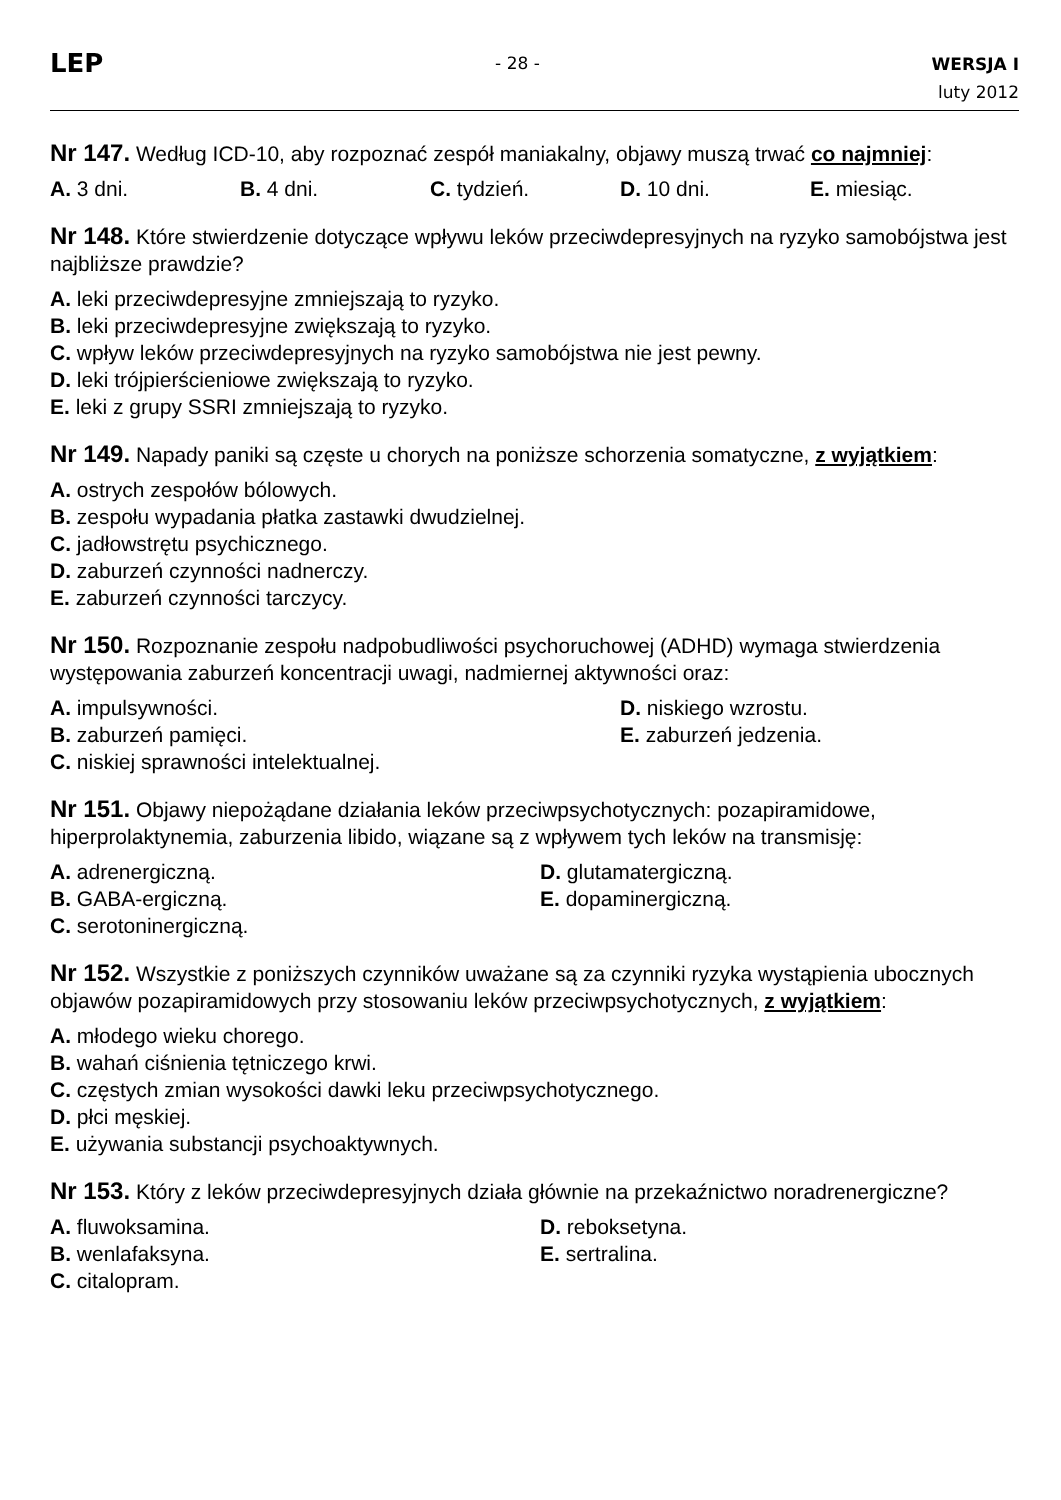LEP
- 28 -
WERSJA I
luty 2012
Nr 147. Według ICD-10, aby rozpoznać zespół maniakalny, objawy muszą trwać co najmniej:
A. 3 dni. B. 4 dni. C. tydzień. D. 10 dni. E. miesiąc.
Nr 148. Które stwierdzenie dotyczące wpływu leków przeciwdepresyjnych na ryzyko samobójstwa jest najbliższe prawdzie?
A. leki przeciwdepresyjne zmniejszają to ryzyko.
B. leki przeciwdepresyjne zwiększają to ryzyko.
C. wpływ leków przeciwdepresyjnych na ryzyko samobójstwa nie jest pewny.
D. leki trójpierścieniowe zwiększają to ryzyko.
E. leki z grupy SSRI zmniejszają to ryzyko.
Nr 149. Napady paniki są częste u chorych na poniższe schorzenia somatyczne, z wyjątkiem:
A. ostrych zespołów bólowych.
B. zespołu wypadania płatka zastawki dwudzielnej.
C. jadłowstrętu psychicznego.
D. zaburzeń czynności nadnerczy.
E. zaburzeń czynności tarczycy.
Nr 150. Rozpoznanie zespołu nadpobudliwości psychoruchowej (ADHD) wymaga stwierdzenia występowania zaburzeń koncentracji uwagi, nadmiernej aktywności oraz:
A. impulsywności.
D. niskiego wzrostu.
B. zaburzeń pamięci.
E. zaburzeń jedzenia.
C. niskiej sprawności intelektualnej.
Nr 151. Objawy niepożądane działania leków przeciwpsychotycznych: pozapiramidowe, hiperprolaktynemia, zaburzenia libido, wiązane są z wpływem tych leków na transmisję:
A. adrenergiczną.
D. glutamatergiczną.
B. GABA-ergiczną.
E. dopaminergiczną.
C. serotoninergiczną.
Nr 152. Wszystkie z poniższych czynników uważane są za czynniki ryzyka wystąpienia ubocznych objawów pozapiramidowych przy stosowaniu leków przeciwpsychotycznych, z wyjątkiem:
A. młodego wieku chorego.
B. wahań ciśnienia tętniczego krwi.
C. częstych zmian wysokości dawki leku przeciwpsychotycznego.
D. płci męskiej.
E. używania substancji psychoaktywnych.
Nr 153. Który z leków przeciwdepresyjnych działa głównie na przekaźnictwo noradrenergiczne?
A. fluwoksamina.
D. reboksetyna.
B. wenlafaksyna.
E. sertralina.
C. citalopram.